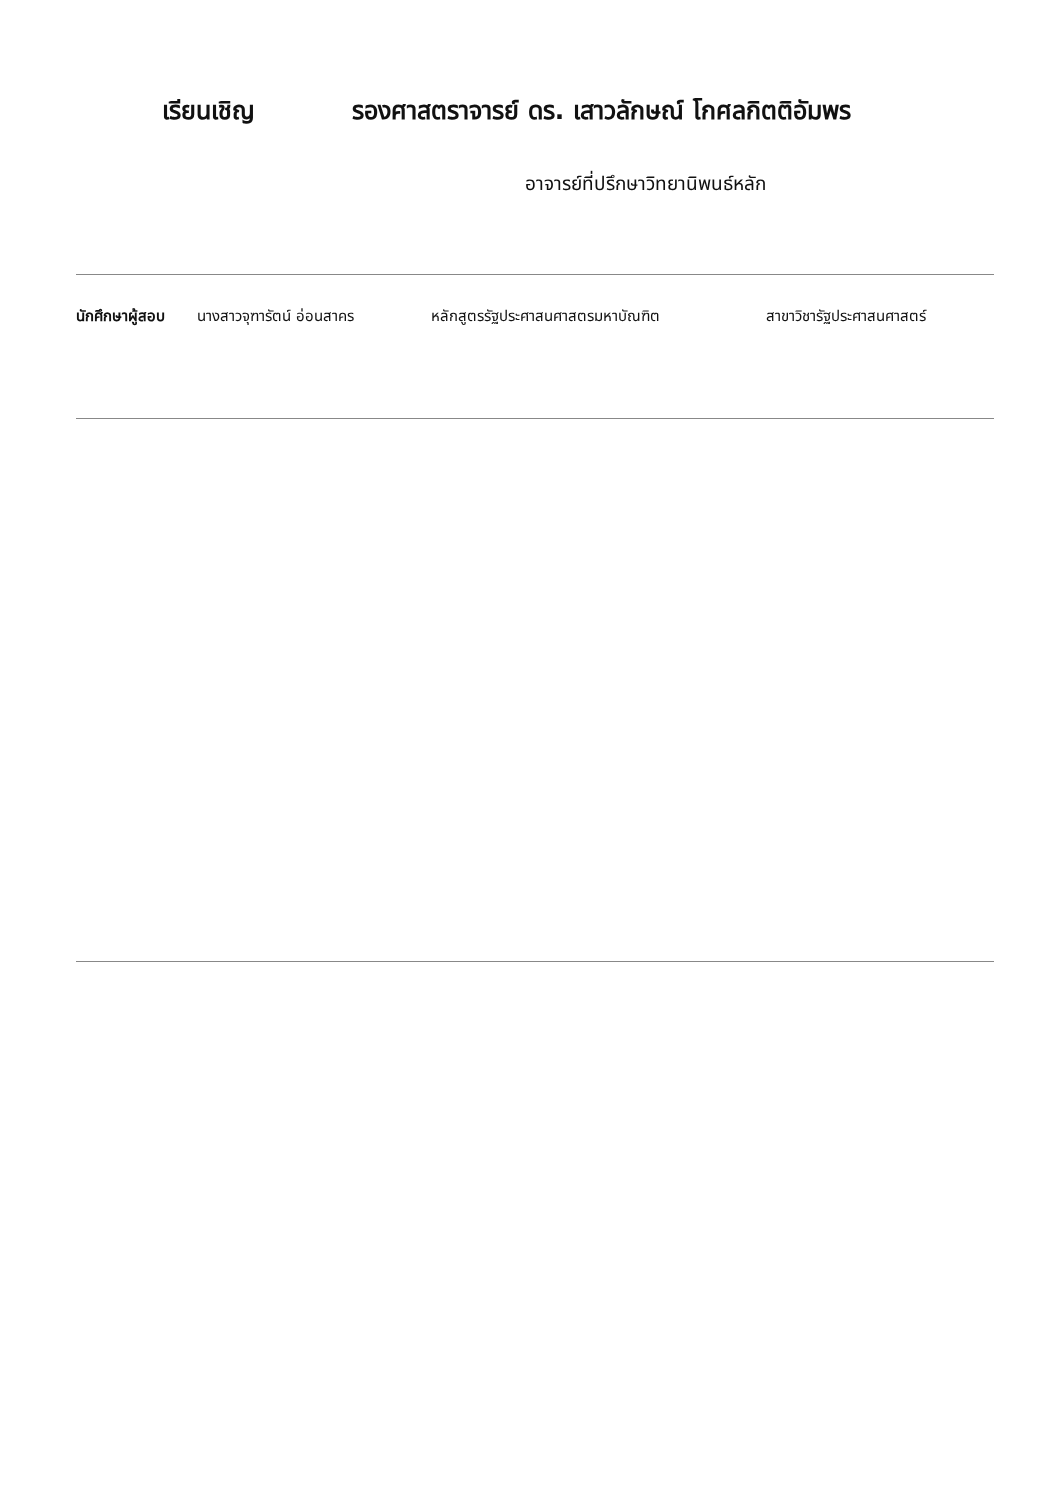เรียนเชิญ รองศาสตราจารย์ ดร. เสาวลักษณ์ โกศลกิตติอัมพร
อาจารย์ที่ปรึกษาวิทยานิพนธ์หลัก
นักศึกษาผู้สอบ นางสาวจุฑารัตน์ อ่อนสาคร หลักสูตรรัฐประศาสนศาสตรมหาบัณฑิต สาขาวิชารัฐประศาสนศาสตร์